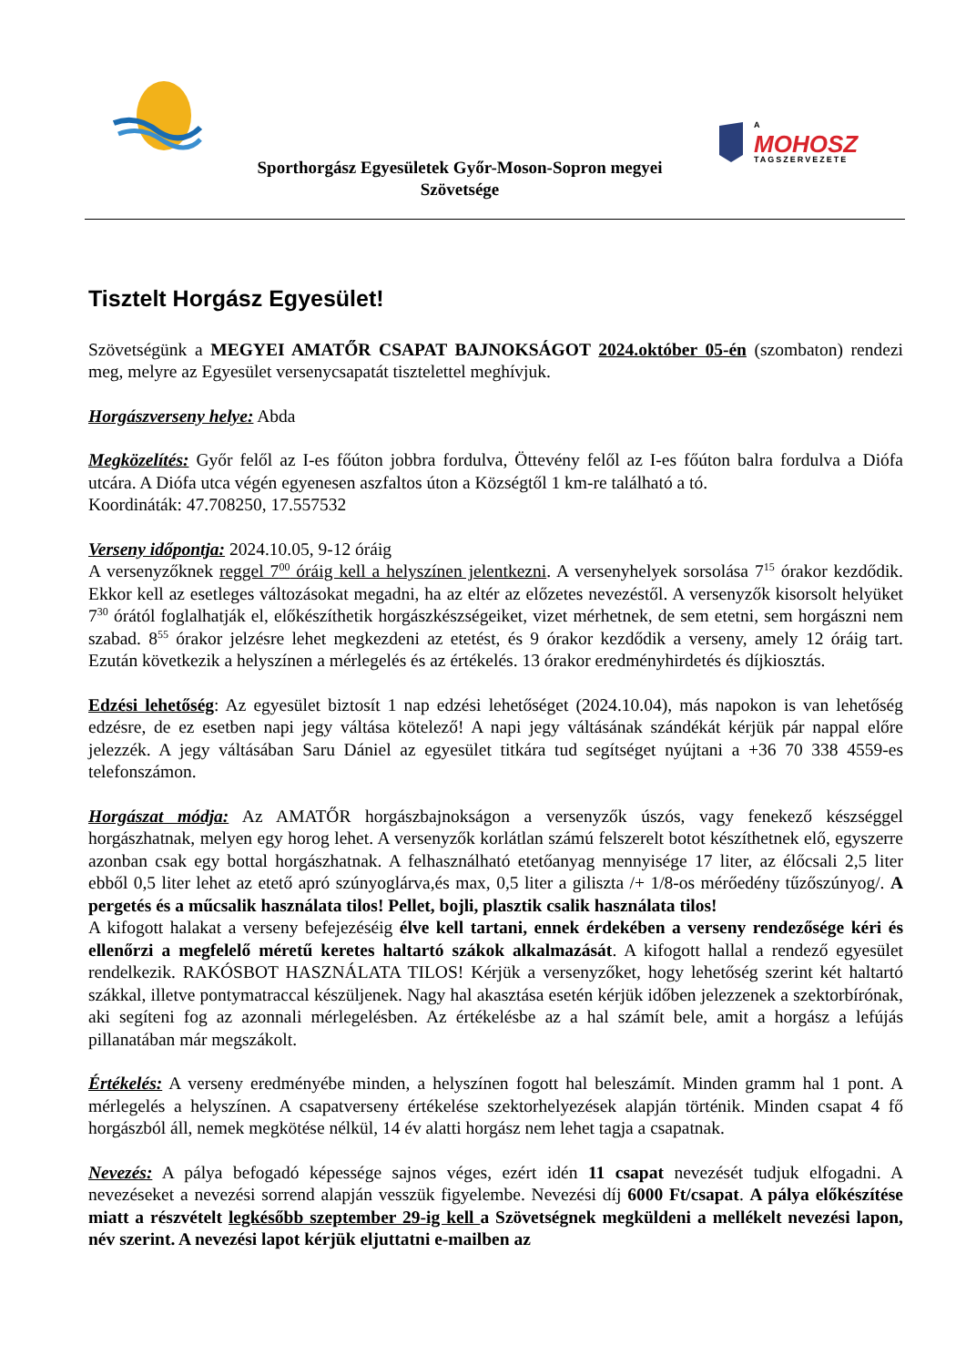MOHOSZ
A
TAGSZERVEZETE
Sporthorgász Egyesületek Győr-Moson-Sopron megyei
Szövetsége
Tisztelt Horgász Egyesület!
Szövetségünk a MEGYEI AMATŐR CSAPAT BAJNOKSÁGOT 2024.október 05-én (szombaton) rendezi meg, melyre az Egyesület versenycsapatát tisztelettel meghívjuk.
Horgászverseny helye: Abda
Megközelítés: Győr felől az I-es főúton jobbra fordulva, Öttevény felől az I-es főúton balra fordulva a Diófa utcára. A Diófa utca végén egyenesen aszfaltos úton a Községtől 1 km-re található a tó.
Koordináták: 47.708250, 17.557532
Verseny időpontja: 2024.10.05, 9-12 óráig
A versenyzőknek reggel 7<sup>00</sup> óráig kell a helyszínen jelentkezni. A versenyhelyek sorsolása 7<sup>15</sup> órakor kezdődik. Ekkor kell az esetleges változásokat megadni, ha az eltér az előzetes nevezéstől. A versenyzők kisorsolt helyüket 7<sup>30</sup> órától foglalhatják el, előkészíthetik horgászkészségeiket, vizet mérhetnek, de sem etetni, sem horgászni nem szabad. 8<sup>55</sup> órakor jelzésre lehet megkezdeni az etetést, és 9 órakor kezdődik a verseny, amely 12 óráig tart. Ezután következik a helyszínen a mérlegelés és az értékelés. 13 órakor eredményhirdetés és díjkiosztás.
Edzési lehetőség: Az egyesület biztosít 1 nap edzési lehetőséget (2024.10.04), más napokon is van lehetőség edzésre, de ez esetben napi jegy váltása kötelező! A napi jegy váltásának szándékát kérjük pár nappal előre jelezzék. A jegy váltásában Saru Dániel az egyesület titkára tud segítséget nyújtani a +36 70 338 4559-es telefonszámon.
Horgászat módja: Az AMATŐR horgászbajnokságon a versenyzők úszós, vagy fenekező készséggel horgászhatnak, melyen egy horog lehet. A versenyzők korlátlan számú felszerelt botot készíthetnek elő, egyszerre azonban csak egy bottal horgászhatnak. A felhasználható etetőanyag mennyisége 17 liter, az élőcsali 2,5 liter ebből 0,5 liter lehet az etető apró szúnyoglárva,és max, 0,5 liter a giliszta /+ 1/8-os mérőedény tűzőszúnyog/. A pergetés és a műcsalik használata tilos! Pellet, bojli, plasztik csalik használata tilos!
A kifogott halakat a verseny befejezéséig élve kell tartani, ennek érdekében a verseny rendezősége kéri és ellenőrzi a megfelelő méretű keretes haltartó szákok alkalmazását. A kifogott hallal a rendező egyesület rendelkezik. RAKÓSBOT HASZNÁLATA TILOS! Kérjük a versenyzőket, hogy lehetőség szerint két haltartó szákkal, illetve pontymatraccal készüljenek. Nagy hal akasztása esetén kérjük időben jelezzenek a szektorbírónak, aki segíteni fog az azonnali mérlegelésben. Az értékelésbe az a hal számít bele, amit a horgász a lefújás pillanatában már megszákolt.
Értékelés: A verseny eredményébe minden, a helyszínen fogott hal beleszámít. Minden gramm hal 1 pont. A mérlegelés a helyszínen. A csapatverseny értékelése szektorhelyezések alapján történik. Minden csapat 4 fő horgászból áll, nemek megkötése nélkül, 14 év alatti horgász nem lehet tagja a csapatnak.
Nevezés: A pálya befogadó képessége sajnos véges, ezért idén 11 csapat nevezését tudjuk elfogadni. A nevezéseket a nevezési sorrend alapján vesszük figyelembe. Nevezési díj 6000 Ft/csapat. A pálya előkészítése miatt a részvételt legkésőbb szeptember 29-ig kell a Szövetségnek megküldeni a mellékelt nevezési lapon, név szerint. A nevezési lapot kérjük eljuttatni e-mailben az